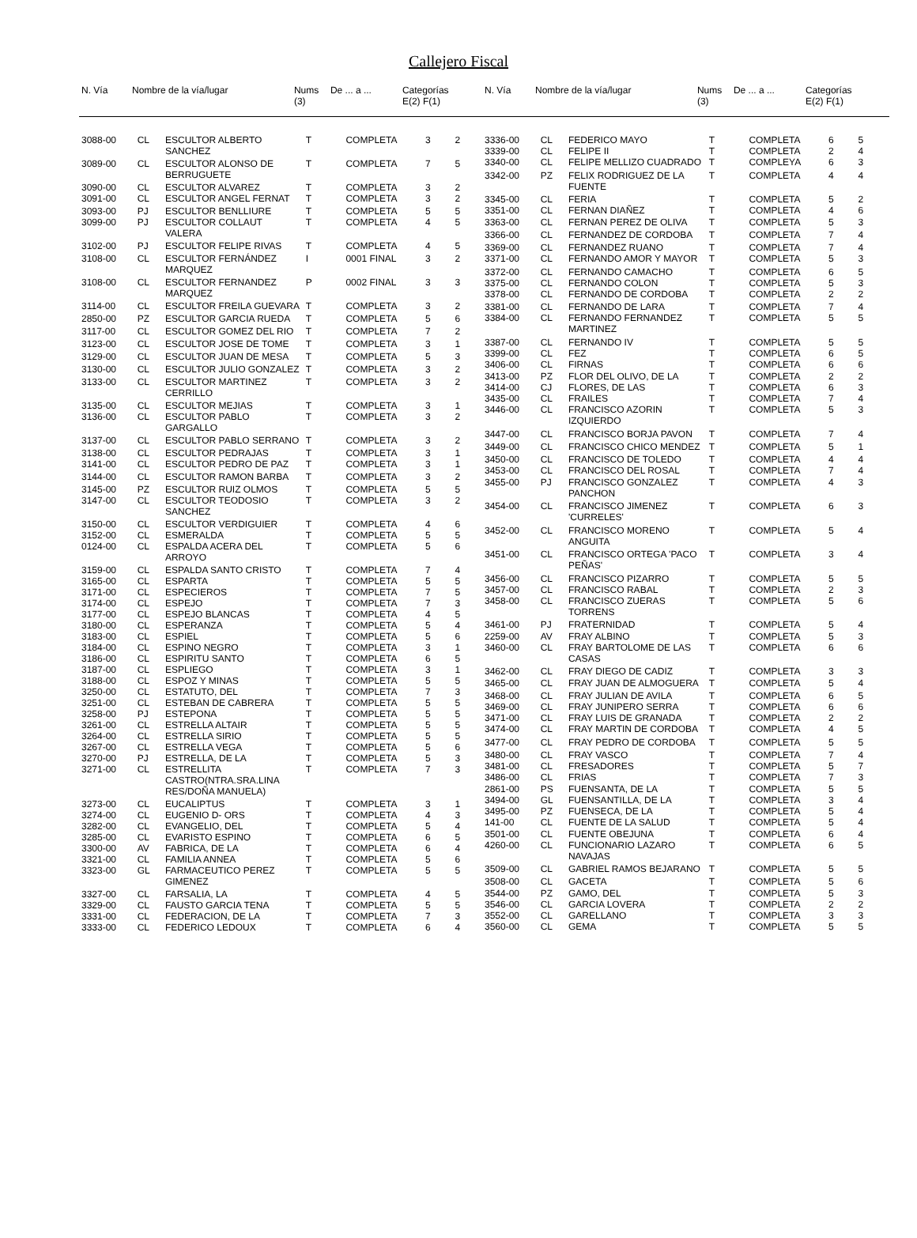Callejero Fiscal
| N. Vía | Nombre de la vía/lugar | Nums (3) | De ... a ... | Categorías E(2) F(1) |
| --- | --- | --- | --- | --- |
| N. Vía | Nombre de la vía/lugar | Nums (3) | De ... a ... | Categorías E(2) F(1) |
| --- | --- | --- | --- | --- |
| 3088-00 | CL | ESCULTOR ALBERTO SANCHEZ | T | COMPLETA | 3 | 2 |
| 3089-00 | CL | ESCULTOR ALONSO DE BERRUGUETE | T | COMPLETA | 7 | 5 |
| 3090-00 | CL | ESCULTOR ALVAREZ | T | COMPLETA | 3 | 2 |
| 3091-00 | CL | ESCULTOR ANGEL FERNAT | T | COMPLETA | 3 | 2 |
| 3093-00 | PJ | ESCULTOR BENLLIURE | T | COMPLETA | 5 | 5 |
| 3099-00 | PJ | ESCULTOR COLLAUT VALERA | T | COMPLETA | 4 | 5 |
| 3102-00 | PJ | ESCULTOR FELIPE RIVAS | T | COMPLETA | 4 | 5 |
| 3108-00 | CL | ESCULTOR FERNÁNDEZ MARQUEZ | I | 0001 FINAL | 3 | 2 |
| 3108-00 | CL | ESCULTOR FERNANDEZ MARQUEZ | P | 0002 FINAL | 3 | 3 |
| 3114-00 | CL | ESCULTOR FREILA GUEVARA | T | COMPLETA | 3 | 2 |
| 2850-00 | PZ | ESCULTOR GARCIA RUEDA | T | COMPLETA | 5 | 6 |
| 3117-00 | CL | ESCULTOR GOMEZ DEL RIO | T | COMPLETA | 7 | 2 |
| 3123-00 | CL | ESCULTOR JOSE DE TOME | T | COMPLETA | 3 | 1 |
| 3129-00 | CL | ESCULTOR JUAN DE MESA | T | COMPLETA | 5 | 3 |
| 3130-00 | CL | ESCULTOR JULIO GONZALEZ | T | COMPLETA | 3 | 2 |
| 3133-00 | CL | ESCULTOR MARTINEZ CERRILLO | T | COMPLETA | 3 | 2 |
| 3135-00 | CL | ESCULTOR MEJIAS | T | COMPLETA | 3 | 1 |
| 3136-00 | CL | ESCULTOR PABLO GARGALLO | T | COMPLETA | 3 | 2 |
| 3137-00 | CL | ESCULTOR PABLO SERRANO | T | COMPLETA | 3 | 2 |
| 3138-00 | CL | ESCULTOR PEDRAJAS | T | COMPLETA | 3 | 1 |
| 3141-00 | CL | ESCULTOR PEDRO DE PAZ | T | COMPLETA | 3 | 1 |
| 3144-00 | CL | ESCULTOR RAMON BARBA | T | COMPLETA | 3 | 2 |
| 3145-00 | PZ | ESCULTOR RUIZ OLMOS | T | COMPLETA | 5 | 5 |
| 3147-00 | CL | ESCULTOR TEODOSIO SANCHEZ | T | COMPLETA | 3 | 2 |
| 3150-00 | CL | ESCULTOR VERDIGUIER | T | COMPLETA | 4 | 6 |
| 3152-00 | CL | ESMERALDA | T | COMPLETA | 5 | 5 |
| 0124-00 | CL | ESPALDA ACERA DEL ARROYO | T | COMPLETA | 5 | 6 |
| 3159-00 | CL | ESPALDA SANTO CRISTO | T | COMPLETA | 7 | 4 |
| 3165-00 | CL | ESPARTA | T | COMPLETA | 5 | 5 |
| 3171-00 | CL | ESPECIEROS | T | COMPLETA | 7 | 5 |
| 3174-00 | CL | ESPEJO | T | COMPLETA | 7 | 3 |
| 3177-00 | CL | ESPEJO BLANCAS | T | COMPLETA | 4 | 5 |
| 3180-00 | CL | ESPERANZA | T | COMPLETA | 5 | 4 |
| 3183-00 | CL | ESPIEL | T | COMPLETA | 5 | 6 |
| 3184-00 | CL | ESPINO NEGRO | T | COMPLETA | 3 | 1 |
| 3186-00 | CL | ESPIRITU SANTO | T | COMPLETA | 6 | 5 |
| 3187-00 | CL | ESPLIEGO | T | COMPLETA | 3 | 1 |
| 3188-00 | CL | ESPOZ Y MINAS | T | COMPLETA | 5 | 5 |
| 3250-00 | CL | ESTATUTO, DEL | T | COMPLETA | 7 | 3 |
| 3251-00 | CL | ESTEBAN DE CABRERA | T | COMPLETA | 5 | 5 |
| 3258-00 | PJ | ESTEPONA | T | COMPLETA | 5 | 5 |
| 3261-00 | CL | ESTRELLA ALTAIR | T | COMPLETA | 5 | 5 |
| 3264-00 | CL | ESTRELLA SIRIO | T | COMPLETA | 5 | 5 |
| 3267-00 | CL | ESTRELLA VEGA | T | COMPLETA | 5 | 6 |
| 3270-00 | PJ | ESTRELLA, DE LA | T | COMPLETA | 5 | 3 |
| 3271-00 | CL | ESTRELLITA CASTRO(NTRA.SRA.LINA RES/DOÑA MANUELA) | T | COMPLETA | 7 | 3 |
| 3273-00 | CL | EUCALIPTUS | T | COMPLETA | 3 | 1 |
| 3274-00 | CL | EUGENIO D- ORS | T | COMPLETA | 4 | 3 |
| 3282-00 | CL | EVANGELIO, DEL | T | COMPLETA | 5 | 4 |
| 3285-00 | CL | EVARISTO ESPINO | T | COMPLETA | 6 | 5 |
| 3300-00 | AV | FABRICA, DE LA | T | COMPLETA | 6 | 4 |
| 3321-00 | CL | FAMILIA ANNEA | T | COMPLETA | 5 | 6 |
| 3323-00 | GL | FARMACEUTICO PEREZ GIMENEZ | T | COMPLETA | 5 | 5 |
| 3327-00 | CL | FARSALIA, LA | T | COMPLETA | 4 | 5 |
| 3329-00 | CL | FAUSTO GARCIA TENA | T | COMPLETA | 5 | 5 |
| 3331-00 | CL | FEDERACION, DE LA | T | COMPLETA | 7 | 3 |
| 3333-00 | CL | FEDERICO LEDOUX | T | COMPLETA | 6 | 4 |
| 3336-00 | CL | FEDERICO MAYO | T | COMPLETA | 6 | 5 |
| 3339-00 | CL | FELIPE II | T | COMPLETA | 2 | 4 |
| 3340-00 | CL | FELIPE MELLIZO CUADRADO | T | COMPLEYA | 6 | 3 |
| 3342-00 | PZ | FELIX RODRIGUEZ DE LA FUENTE | T | COMPLETA | 4 | 4 |
| 3345-00 | CL | FERIA | T | COMPLETA | 5 | 2 |
| 3351-00 | CL | FERNAN DIAÑEZ | T | COMPLETA | 4 | 6 |
| 3363-00 | CL | FERNAN PEREZ DE OLIVA | T | COMPLETA | 5 | 3 |
| 3366-00 | CL | FERNANDEZ DE CORDOBA | T | COMPLETA | 7 | 4 |
| 3369-00 | CL | FERNANDEZ RUANO | T | COMPLETA | 7 | 4 |
| 3371-00 | CL | FERNANDO AMOR Y MAYOR | T | COMPLETA | 5 | 3 |
| 3372-00 | CL | FERNANDO CAMACHO | T | COMPLETA | 6 | 5 |
| 3375-00 | CL | FERNANDO COLON | T | COMPLETA | 5 | 3 |
| 3378-00 | CL | FERNANDO DE CORDOBA | T | COMPLETA | 2 | 2 |
| 3381-00 | CL | FERNANDO DE LARA | T | COMPLETA | 7 | 4 |
| 3384-00 | CL | FERNANDO FERNANDEZ MARTINEZ | T | COMPLETA | 5 | 5 |
| 3387-00 | CL | FERNANDO IV | T | COMPLETA | 5 | 5 |
| 3399-00 | CL | FEZ | T | COMPLETA | 6 | 5 |
| 3406-00 | CL | FIRNAS | T | COMPLETA | 6 | 6 |
| 3413-00 | PZ | FLOR DEL OLIVO, DE LA | T | COMPLETA | 2 | 2 |
| 3414-00 | CJ | FLORES, DE LAS | T | COMPLETA | 6 | 3 |
| 3435-00 | CL | FRAILES | T | COMPLETA | 7 | 4 |
| 3446-00 | CL | FRANCISCO AZORIN IZQUIERDO | T | COMPLETA | 5 | 3 |
| 3447-00 | CL | FRANCISCO BORJA PAVON | T | COMPLETA | 7 | 4 |
| 3449-00 | CL | FRANCISCO CHICO MENDEZ | T | COMPLETA | 5 | 1 |
| 3450-00 | CL | FRANCISCO DE TOLEDO | T | COMPLETA | 4 | 4 |
| 3453-00 | CL | FRANCISCO DEL ROSAL | T | COMPLETA | 7 | 4 |
| 3455-00 | PJ | FRANCISCO GONZALEZ PANCHON | T | COMPLETA | 4 | 3 |
| 3454-00 | CL | FRANCISCO JIMENEZ 'CURRELES' | T | COMPLETA | 6 | 3 |
| 3452-00 | CL | FRANCISCO MORENO ANGUITA | T | COMPLETA | 5 | 4 |
| 3451-00 | CL | FRANCISCO ORTEGA 'PACO PEÑAS' | T | COMPLETA | 3 | 4 |
| 3456-00 | CL | FRANCISCO PIZARRO | T | COMPLETA | 5 | 5 |
| 3457-00 | CL | FRANCISCO RABAL | T | COMPLETA | 2 | 3 |
| 3458-00 | CL | FRANCISCO ZUERAS TORRENS | T | COMPLETA | 5 | 6 |
| 3461-00 | PJ | FRATERNIDAD | T | COMPLETA | 5 | 4 |
| 2259-00 | AV | FRAY ALBINO | T | COMPLETA | 5 | 3 |
| 3460-00 | CL | FRAY BARTOLOME DE LAS CASAS | T | COMPLETA | 6 | 6 |
| 3462-00 | CL | FRAY DIEGO DE CADIZ | T | COMPLETA | 3 | 3 |
| 3465-00 | CL | FRAY JUAN DE ALMOGUERA | T | COMPLETA | 5 | 4 |
| 3468-00 | CL | FRAY JULIAN DE AVILA | T | COMPLETA | 6 | 5 |
| 3469-00 | CL | FRAY JUNIPERO SERRA | T | COMPLETA | 6 | 6 |
| 3471-00 | CL | FRAY LUIS DE GRANADA | T | COMPLETA | 2 | 2 |
| 3474-00 | CL | FRAY MARTIN DE CORDOBA | T | COMPLETA | 4 | 5 |
| 3477-00 | CL | FRAY PEDRO DE CORDOBA | T | COMPLETA | 5 | 5 |
| 3480-00 | CL | FRAY VASCO | T | COMPLETA | 7 | 4 |
| 3481-00 | CL | FRESADORES | T | COMPLETA | 5 | 7 |
| 3486-00 | CL | FRIAS | T | COMPLETA | 7 | 3 |
| 2861-00 | PS | FUENSANTA, DE LA | T | COMPLETA | 5 | 5 |
| 3494-00 | GL | FUENSANTILLA, DE LA | T | COMPLETA | 3 | 4 |
| 3495-00 | PZ | FUENSECA, DE LA | T | COMPLETA | 5 | 4 |
| 141-00 | CL | FUENTE DE LA SALUD | T | COMPLETA | 5 | 4 |
| 3501-00 | CL | FUENTE OBEJUNA | T | COMPLETA | 6 | 4 |
| 4260-00 | CL | FUNCIONARIO LAZARO NAVAJAS | T | COMPLETA | 6 | 5 |
| 3509-00 | CL | GABRIEL RAMOS BEJARANO | T | COMPLETA | 5 | 5 |
| 3508-00 | CL | GACETA | T | COMPLETA | 5 | 6 |
| 3544-00 | PZ | GAMO, DEL | T | COMPLETA | 5 | 3 |
| 3546-00 | CL | GARCIA LOVERA | T | COMPLETA | 2 | 2 |
| 3552-00 | CL | GARELLANO | T | COMPLETA | 3 | 3 |
| 3560-00 | CL | GEMA | T | COMPLETA | 5 | 5 |